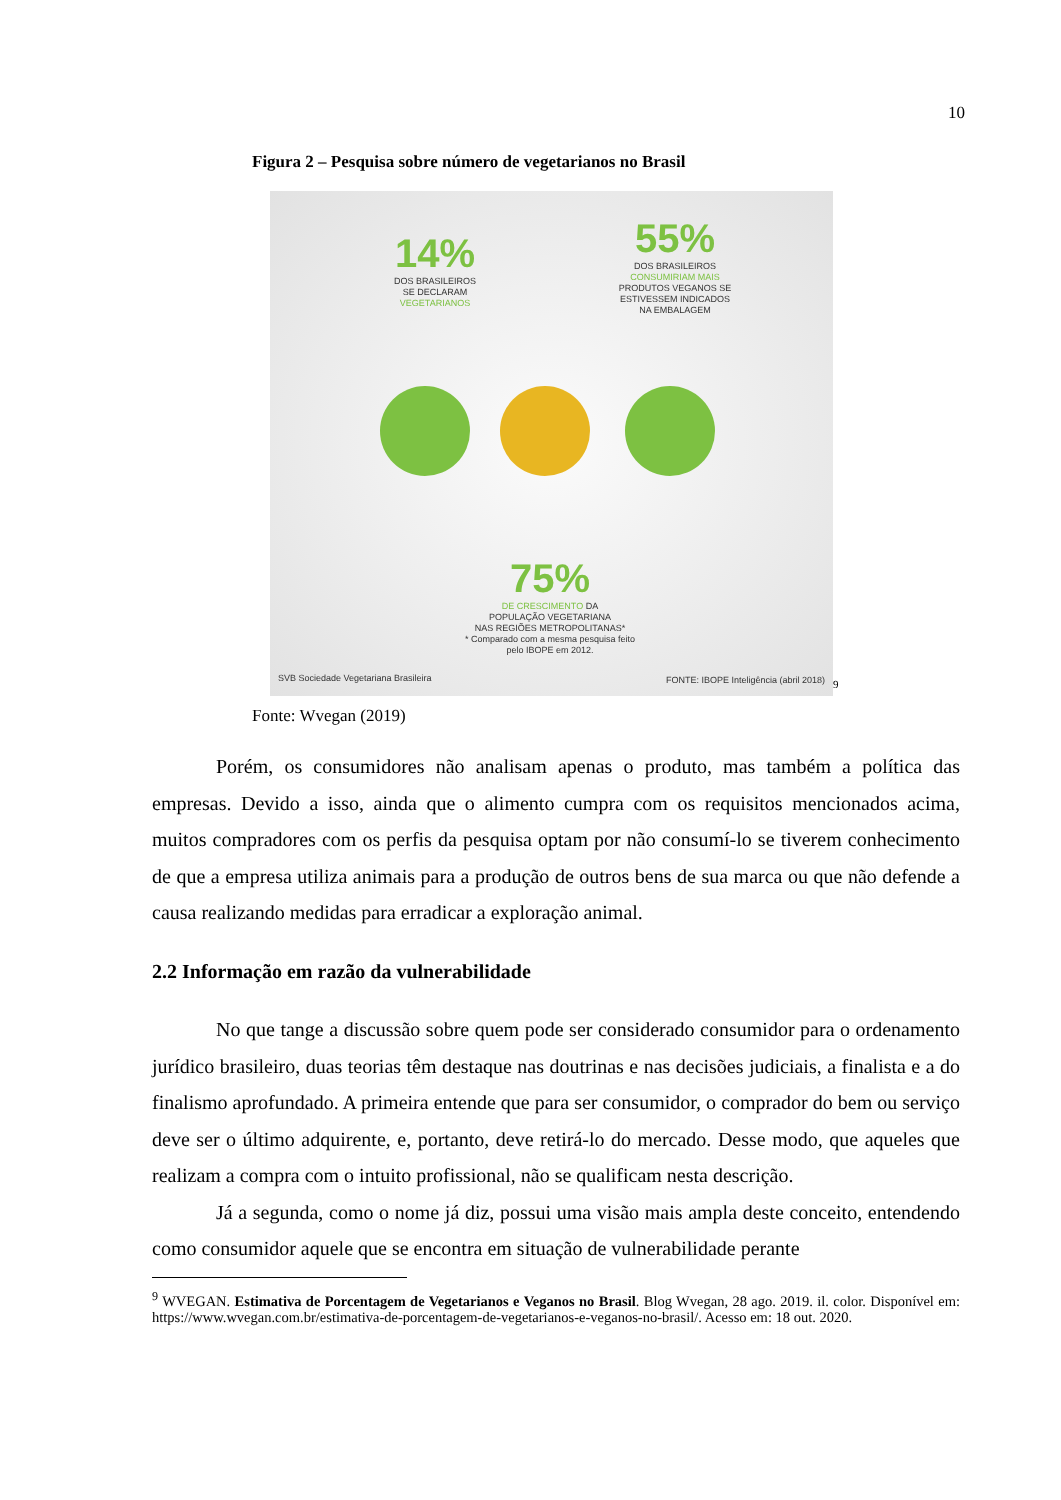10
Figura 2 – Pesquisa sobre número de vegetarianos no Brasil
14%
DOS BRASILEIROS
SE DECLARAM
VEGETARIANOS
55%
DOS BRASILEIROS
CONSUMIRIAM MAIS
PRODUTOS VEGANOS SE
ESTIVESSEM INDICADOS
NA EMBALAGEM
75%
DE CRESCIMENTO DA
POPULAÇÃO VEGETARIANA
NAS REGIÕES METROPOLITANAS*
* Comparado com a mesma pesquisa feito pelo IBOPE em 2012.
SVB Sociedade Vegetariana Brasileira
FONTE: IBOPE Inteligência (abril 2018)
9
Fonte: Wvegan (2019)
Porém, os consumidores não analisam apenas o produto, mas também a política das empresas. Devido a isso, ainda que o alimento cumpra com os requisitos mencionados acima, muitos compradores com os perfis da pesquisa optam por não consumí-lo se tiverem conhecimento de que a empresa utiliza animais para a produção de outros bens de sua marca ou que não defende a causa realizando medidas para erradicar a exploração animal.
2.2 Informação em razão da vulnerabilidade
No que tange a discussão sobre quem pode ser considerado consumidor para o ordenamento jurídico brasileiro, duas teorias têm destaque nas doutrinas e nas decisões judiciais, a finalista e a do finalismo aprofundado. A primeira entende que para ser consumidor, o comprador do bem ou serviço deve ser o último adquirente, e, portanto, deve retirá-lo do mercado. Desse modo, que aqueles que realizam a compra com o intuito profissional, não se qualificam nesta descrição.
Já a segunda, como o nome já diz, possui uma visão mais ampla deste conceito, entendendo como consumidor aquele que se encontra em situação de vulnerabilidade perante
<sup>9</sup> WVEGAN. Estimativa de Porcentagem de Vegetarianos e Veganos no Brasil. Blog Wvegan, 28 ago. 2019. il. color. Disponível em: https://www.wvegan.com.br/estimativa-de-porcentagem-de-vegetarianos-e-veganos-no-brasil/. Acesso em: 18 out. 2020.